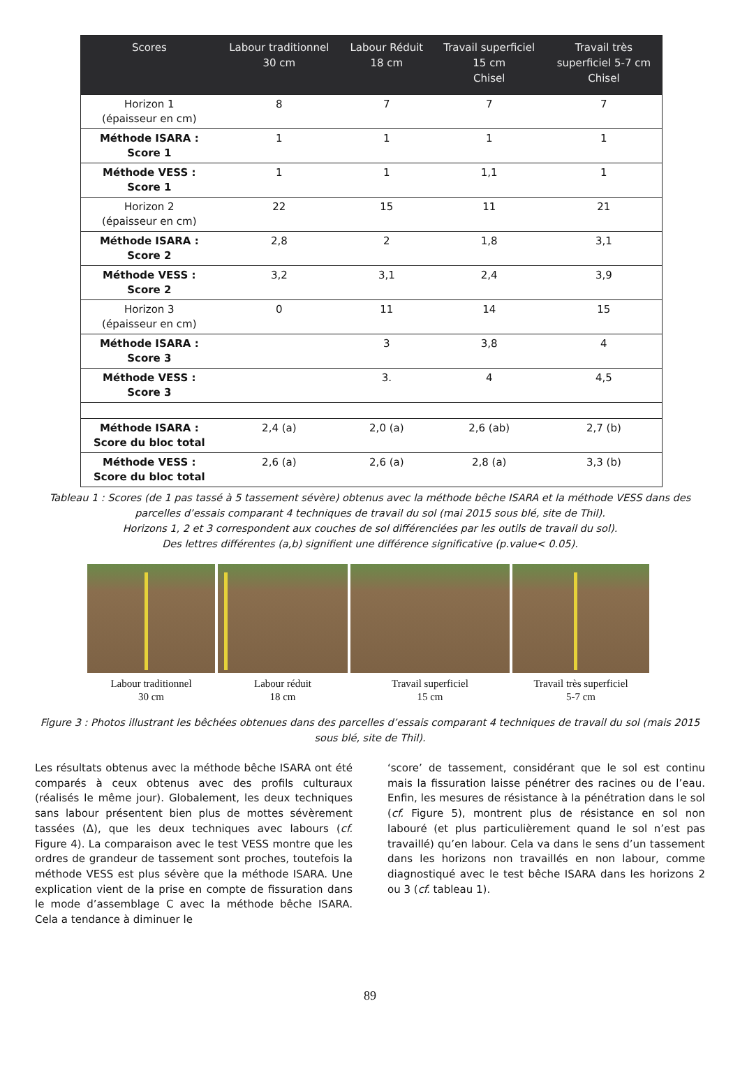| Scores | Labour traditionnel 30 cm | Labour Réduit 18 cm | Travail superficiel 15 cm Chisel | Travail très superficiel 5-7 cm Chisel |
| --- | --- | --- | --- | --- |
| Horizon 1 (épaisseur en cm) | 8 | 7 | 7 | 7 |
| Méthode ISARA : Score 1 | 1 | 1 | 1 | 1 |
| Méthode VESS : Score 1 | 1 | 1 | 1,1 | 1 |
| Horizon 2 (épaisseur en cm) | 22 | 15 | 11 | 21 |
| Méthode ISARA : Score 2 | 2,8 | 2 | 1,8 | 3,1 |
| Méthode VESS : Score 2 | 3,2 | 3,1 | 2,4 | 3,9 |
| Horizon 3 (épaisseur en cm) | 0 | 11 | 14 | 15 |
| Méthode ISARA : Score 3 | | 3 | 3,8 | 4 |
| Méthode VESS : Score 3 | | 3. | 4 | 4,5 |
| Méthode ISARA : Score du bloc total | 2,4 (a) | 2,0 (a) | 2,6 (ab) | 2,7 (b) |
| Méthode VESS : Score du bloc total | 2,6 (a) | 2,6 (a) | 2,8 (a) | 3,3 (b) |
Tableau 1 : Scores (de 1 pas tassé à 5 tassement sévère) obtenus avec la méthode bêche ISARA et la méthode VESS dans des parcelles d’essais comparant 4 techniques de travail du sol (mai 2015 sous blé, site de Thil).
Horizons 1, 2 et 3 correspondent aux couches de sol différenciées par les outils de travail du sol).
Des lettres différentes (a,b) signifient une différence significative (p.value< 0.05).
Labour traditionnel
30 cm
Labour réduit
18 cm
Travail superficiel
15 cm
Travail très superficiel
5-7 cm
Figure 3 : Photos illustrant les bêchées obtenues dans des parcelles d’essais comparant 4 techniques de travail du sol (mais 2015 sous blé, site de Thil).
Les résultats obtenus avec la méthode bêche ISARA ont été comparés à ceux obtenus avec des profils culturaux (réalisés le même jour). Globalement, les deux techniques sans labour présentent bien plus de mottes sévèrement tassées (Δ), que les deux techniques avec labours (cf. Figure 4). La comparaison avec le test VESS montre que les ordres de grandeur de tassement sont proches, toutefois la méthode VESS est plus sévère que la méthode ISARA. Une explication vient de la prise en compte de fissuration dans le mode d’assemblage C avec la méthode bêche ISARA. Cela a tendance à diminuer le
‘score’ de tassement, considérant que le sol est continu mais la fissuration laisse pénétrer des racines ou de l’eau. Enfin, les mesures de résistance à la pénétration dans le sol (cf. Figure 5), montrent plus de résistance en sol non labouré (et plus particulièrement quand le sol n’est pas travaillé) qu’en labour. Cela va dans le sens d’un tassement dans les horizons non travaillés en non labour, comme diagnostiqué avec le test bêche ISARA dans les horizons 2 ou 3 (cf. tableau 1).
89